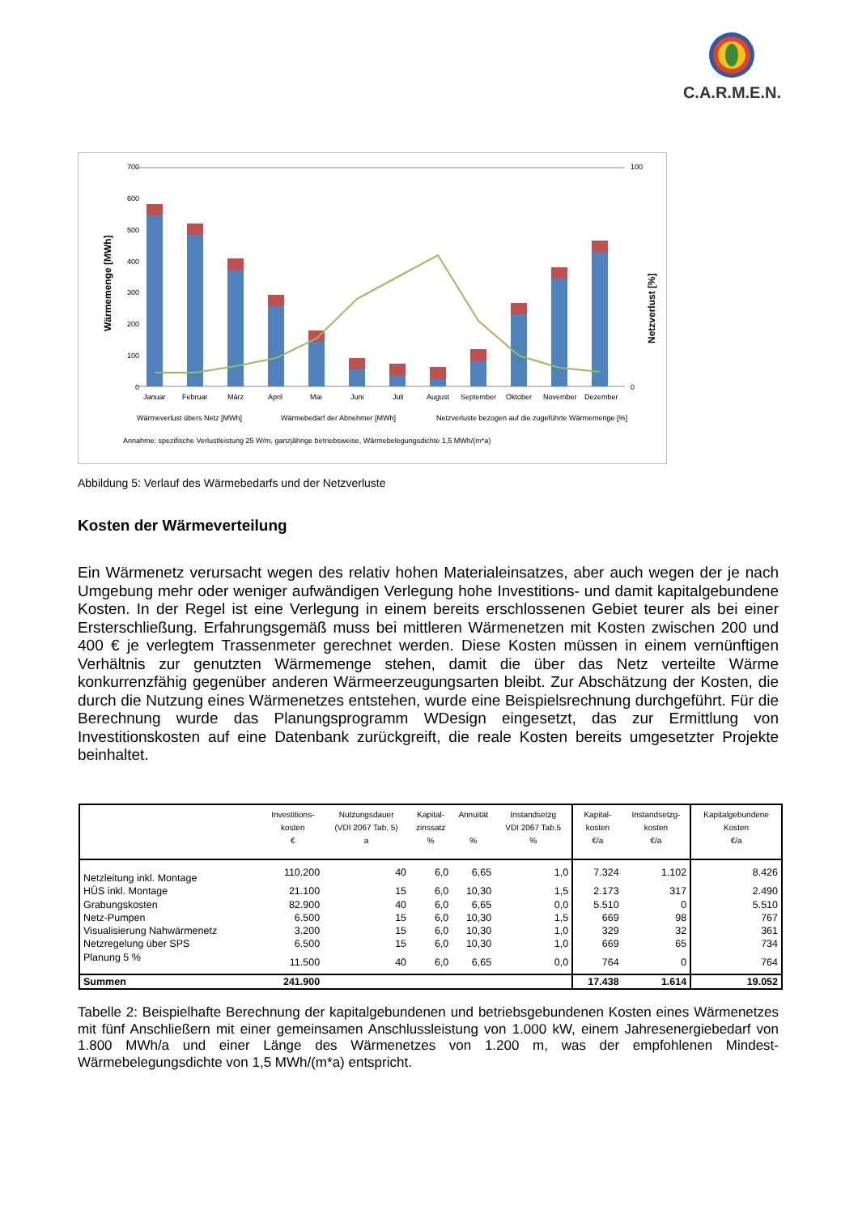C.A.R.M.E.N.
700
600
500
400
300
200
100
0
100
0
Wärmemenge [MWh]
Netzverlust [%]
Januar
Februar
März
April
Mai
Juni
Juli
August
September
Oktober
November
Dezember
Wärmeverlust übers Netz [MWh]
Wärmebedarf der Abnehmer [MWh]
Netzverluste bezogen auf die zugeführte Wärmemenge [%]
Annahme: spezifische Verlustleistung 25 W/m, ganzjährige betriebsweise, Wärmebelegungsdichte 1,5 MWh/(m*a)
Abbildung 5: Verlauf des Wärmebedarfs und der Netzverluste
Kosten der Wärmeverteilung
Ein Wärmenetz verursacht wegen des relativ hohen Materialeinsatzes, aber auch wegen der je nach Umgebung mehr oder weniger aufwändigen Verlegung hohe Investitions- und damit kapitalgebundene Kosten. In der Regel ist eine Verlegung in einem bereits erschlossenen Gebiet teurer als bei einer Ersterschließung. Erfahrungsgemäß muss bei mittleren Wärmenetzen mit Kosten zwischen 200 und 400 € je verlegtem Trassenmeter gerechnet werden. Diese Kosten müssen in einem vernünftigen Verhältnis zur genutzten Wärmemenge stehen, damit die über das Netz verteilte Wärme konkurrenzfähig gegenüber anderen Wärmeerzeugungsarten bleibt. Zur Abschätzung der Kosten, die durch die Nutzung eines Wärmenetzes entstehen, wurde eine Beispielsrechnung durchgeführt. Für die Berechnung wurde das Planungsprogramm WDesign eingesetzt, das zur Ermittlung von Investitionskosten auf eine Datenbank zurückgreift, die reale Kosten bereits umgesetzter Projekte beinhaltet.
| | Investitions- kosten € | Nutzungsdauer (VDI 2067 Tab. 5) a | Kapital- zinssatz % | Annuität % | Instandsetzg VDI 2067 Tab.5 % | Kapital- kosten €/a | Instandsetzg- kosten €/a | Kapitalgebundene Kosten €/a |
| --- | --- | --- | --- | --- | --- | --- | --- | --- |
| Netzleitung inkl. Montage | 110.200 | 40 | 6,0 | 6,65 | 1,0 | 7.324 | 1.102 | 8.426 |
| HÜS inkl. Montage | 21.100 | 15 | 6,0 | 10,30 | 1,5 | 2.173 | 317 | 2.490 |
| Grabungskosten | 82.900 | 40 | 6,0 | 6,65 | 0,0 | 5.510 | 0 | 5.510 |
| Netz-Pumpen | 6.500 | 15 | 6,0 | 10,30 | 1,5 | 669 | 98 | 767 |
| Visualisierung Nahwärmenetz | 3.200 | 15 | 6,0 | 10,30 | 1,0 | 329 | 32 | 361 |
| Netzregelung über SPS | 6.500 | 15 | 6,0 | 10,30 | 1,0 | 669 | 65 | 734 |
| Planung 5 % | 11.500 | 40 | 6,0 | 6,65 | 0,0 | 764 | 0 | 764 |
| Summen | 241.900 | | | | | 17.438 | 1.614 | 19.052 |
Tabelle 2: Beispielhafte Berechnung der kapitalgebundenen und betriebsgebundenen Kosten eines Wärmenetzes mit fünf Anschließern mit einer gemeinsamen Anschlussleistung von 1.000 kW, einem Jahresenergiebedarf von 1.800 MWh/a und einer Länge des Wärmenetzes von 1.200 m, was der empfohlenen Mindest-Wärmebelegungsdichte von 1,5 MWh/(m*a) entspricht.